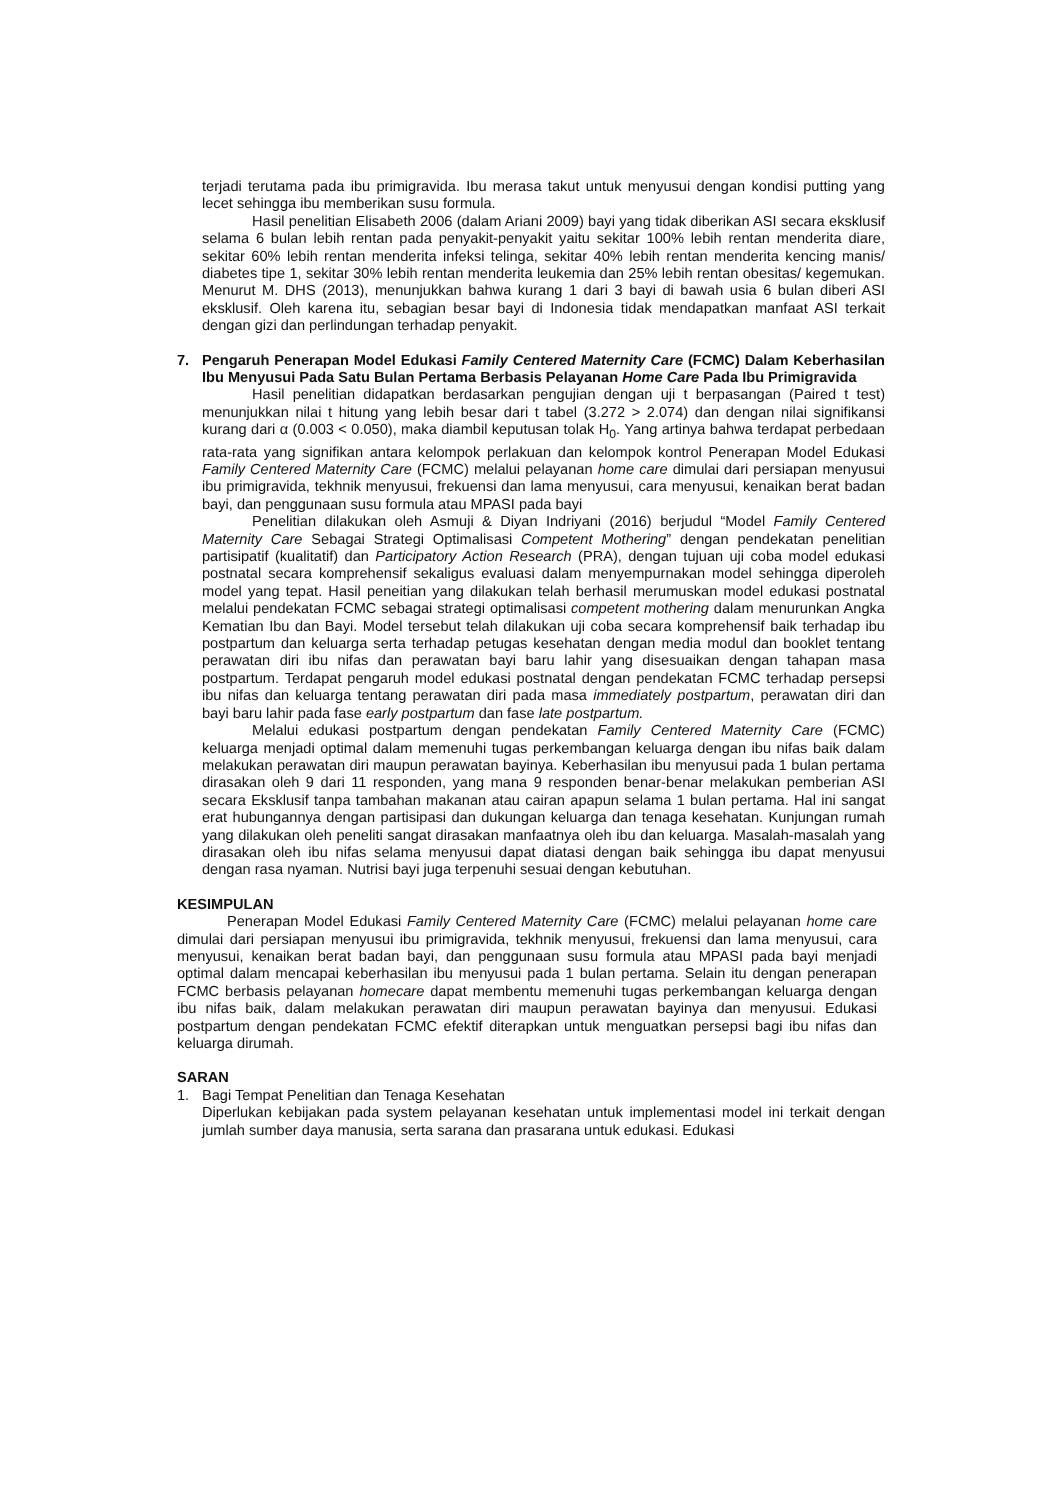terjadi terutama pada ibu primigravida. Ibu merasa takut untuk menyusui dengan kondisi putting yang lecet sehingga ibu memberikan susu formula.
Hasil penelitian Elisabeth 2006 (dalam Ariani 2009) bayi yang tidak diberikan ASI secara eksklusif selama 6 bulan lebih rentan pada penyakit-penyakit yaitu sekitar 100% lebih rentan menderita diare, sekitar 60% lebih rentan menderita infeksi telinga, sekitar 40% lebih rentan menderita kencing manis/ diabetes tipe 1, sekitar 30% lebih rentan menderita leukemia dan 25% lebih rentan obesitas/ kegemukan. Menurut M. DHS (2013), menunjukkan bahwa kurang 1 dari 3 bayi di bawah usia 6 bulan diberi ASI eksklusif. Oleh karena itu, sebagian besar bayi di Indonesia tidak mendapatkan manfaat ASI terkait dengan gizi dan perlindungan terhadap penyakit.
7. Pengaruh Penerapan Model Edukasi Family Centered Maternity Care (FCMC) Dalam Keberhasilan Ibu Menyusui Pada Satu Bulan Pertama Berbasis Pelayanan Home Care Pada Ibu Primigravida
Hasil penelitian didapatkan berdasarkan pengujian dengan uji t berpasangan (Paired t test) menunjukkan nilai t hitung yang lebih besar dari t tabel (3.272 > 2.074) dan dengan nilai signifikansi kurang dari α (0.003 < 0.050), maka diambil keputusan tolak H<sub>0</sub>. Yang artinya bahwa terdapat perbedaan rata-rata yang signifikan antara kelompok perlakuan dan kelompok kontrol Penerapan Model Edukasi Family Centered Maternity Care (FCMC) melalui pelayanan home care dimulai dari persiapan menyusui ibu primigravida, tekhnik menyusui, frekuensi dan lama menyusui, cara menyusui, kenaikan berat badan bayi, dan penggunaan susu formula atau MPASI pada bayi
Penelitian dilakukan oleh Asmuji & Diyan Indriyani (2016) berjudul “Model Family Centered Maternity Care Sebagai Strategi Optimalisasi Competent Mothering” dengan pendekatan penelitian partisipatif (kualitatif) dan Participatory Action Research (PRA), dengan tujuan uji coba model edukasi postnatal secara komprehensif sekaligus evaluasi dalam menyempurnakan model sehingga diperoleh model yang tepat. Hasil peneitian yang dilakukan telah berhasil merumuskan model edukasi postnatal melalui pendekatan FCMC sebagai strategi optimalisasi competent mothering dalam menurunkan Angka Kematian Ibu dan Bayi. Model tersebut telah dilakukan uji coba secara komprehensif baik terhadap ibu postpartum dan keluarga serta terhadap petugas kesehatan dengan media modul dan booklet tentang perawatan diri ibu nifas dan perawatan bayi baru lahir yang disesuaikan dengan tahapan masa postpartum. Terdapat pengaruh model edukasi postnatal dengan pendekatan FCMC terhadap persepsi ibu nifas dan keluarga tentang perawatan diri pada masa immediately postpartum, perawatan diri dan bayi baru lahir pada fase early postpartum dan fase late postpartum.
Melalui edukasi postpartum dengan pendekatan Family Centered Maternity Care (FCMC) keluarga menjadi optimal dalam memenuhi tugas perkembangan keluarga dengan ibu nifas baik dalam melakukan perawatan diri maupun perawatan bayinya. Keberhasilan ibu menyusui pada 1 bulan pertama dirasakan oleh 9 dari 11 responden, yang mana 9 responden benar-benar melakukan pemberian ASI secara Eksklusif tanpa tambahan makanan atau cairan apapun selama 1 bulan pertama. Hal ini sangat erat hubungannya dengan partisipasi dan dukungan keluarga dan tenaga kesehatan. Kunjungan rumah yang dilakukan oleh peneliti sangat dirasakan manfaatnya oleh ibu dan keluarga. Masalah-masalah yang dirasakan oleh ibu nifas selama menyusui dapat diatasi dengan baik sehingga ibu dapat menyusui dengan rasa nyaman. Nutrisi bayi juga terpenuhi sesuai dengan kebutuhan.
KESIMPULAN
Penerapan Model Edukasi Family Centered Maternity Care (FCMC) melalui pelayanan home care dimulai dari persiapan menyusui ibu primigravida, tekhnik menyusui, frekuensi dan lama menyusui, cara menyusui, kenaikan berat badan bayi, dan penggunaan susu formula atau MPASI pada bayi menjadi optimal dalam mencapai keberhasilan ibu menyusui pada 1 bulan pertama. Selain itu dengan penerapan FCMC berbasis pelayanan homecare dapat membentu memenuhi tugas perkembangan keluarga dengan ibu nifas baik, dalam melakukan perawatan diri maupun perawatan bayinya dan menyusui. Edukasi postpartum dengan pendekatan FCMC efektif diterapkan untuk menguatkan persepsi bagi ibu nifas dan keluarga dirumah.
SARAN
1. Bagi Tempat Penelitian dan Tenaga Kesehatan
Diperlukan kebijakan pada system pelayanan kesehatan untuk implementasi model ini terkait dengan jumlah sumber daya manusia, serta sarana dan prasarana untuk edukasi. Edukasi